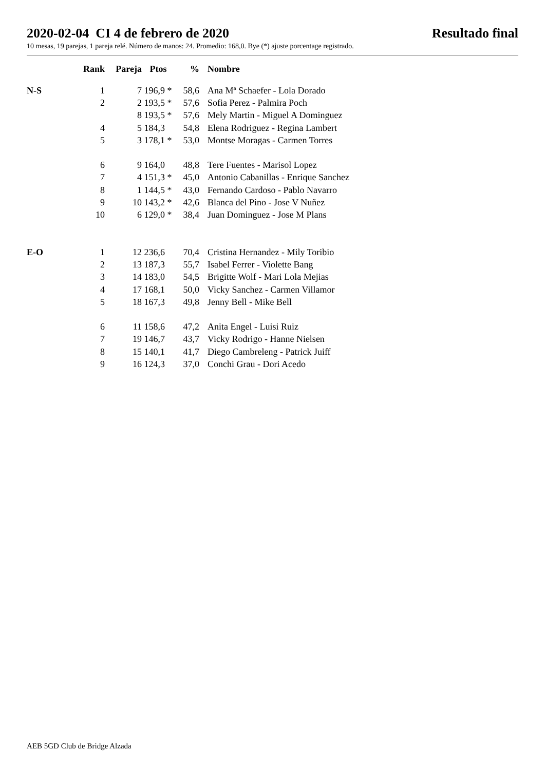2020-02-04 CI 4 de febrero de 2020 Resultado final
10 mesas, 19 parejas, 1 pareja relé. Número de manos: 24. Promedio: 168,0. Bye (*) ajuste porcentage registrado.
| | Rank | Pareja | Ptos | % | Nombre |
| --- | --- | --- | --- | --- | --- |
| N-S | 1 | 7 | 196,9 * | 58,6 | Ana Mª Schaefer - Lola Dorado |
| | 2 | 2 | 193,5 * | 57,6 | Sofia Perez - Palmira Poch |
| | | 8 | 193,5 * | 57,6 | Mely Martin - Miguel A Dominguez |
| | 4 | 5 | 184,3 | 54,8 | Elena Rodriguez - Regina Lambert |
| | 5 | 3 | 178,1 * | 53,0 | Montse Moragas - Carmen Torres |
| | 6 | 9 | 164,0 | 48,8 | Tere Fuentes - Marisol Lopez |
| | 7 | 4 | 151,3 * | 45,0 | Antonio Cabanillas - Enrique Sanchez |
| | 8 | 1 | 144,5 * | 43,0 | Fernando Cardoso - Pablo Navarro |
| | 9 | 10 | 143,2 * | 42,6 | Blanca del Pino - Jose V Nuñez |
| | 10 | 6 | 129,0 * | 38,4 | Juan Dominguez - Jose M Plans |
| E-O | 1 | 12 | 236,6 | 70,4 | Cristina Hernandez - Mily Toribio |
| | 2 | 13 | 187,3 | 55,7 | Isabel Ferrer - Violette Bang |
| | 3 | 14 | 183,0 | 54,5 | Brigitte Wolf - Mari Lola Mejias |
| | 4 | 17 | 168,1 | 50,0 | Vicky Sanchez - Carmen Villamor |
| | 5 | 18 | 167,3 | 49,8 | Jenny Bell - Mike Bell |
| | 6 | 11 | 158,6 | 47,2 | Anita Engel - Luisi Ruiz |
| | 7 | 19 | 146,7 | 43,7 | Vicky Rodrigo - Hanne Nielsen |
| | 8 | 15 | 140,1 | 41,7 | Diego Cambreleng - Patrick Juiff |
| | 9 | 16 | 124,3 | 37,0 | Conchi Grau - Dori Acedo |
AEB 5GD Club de Bridge Alzada